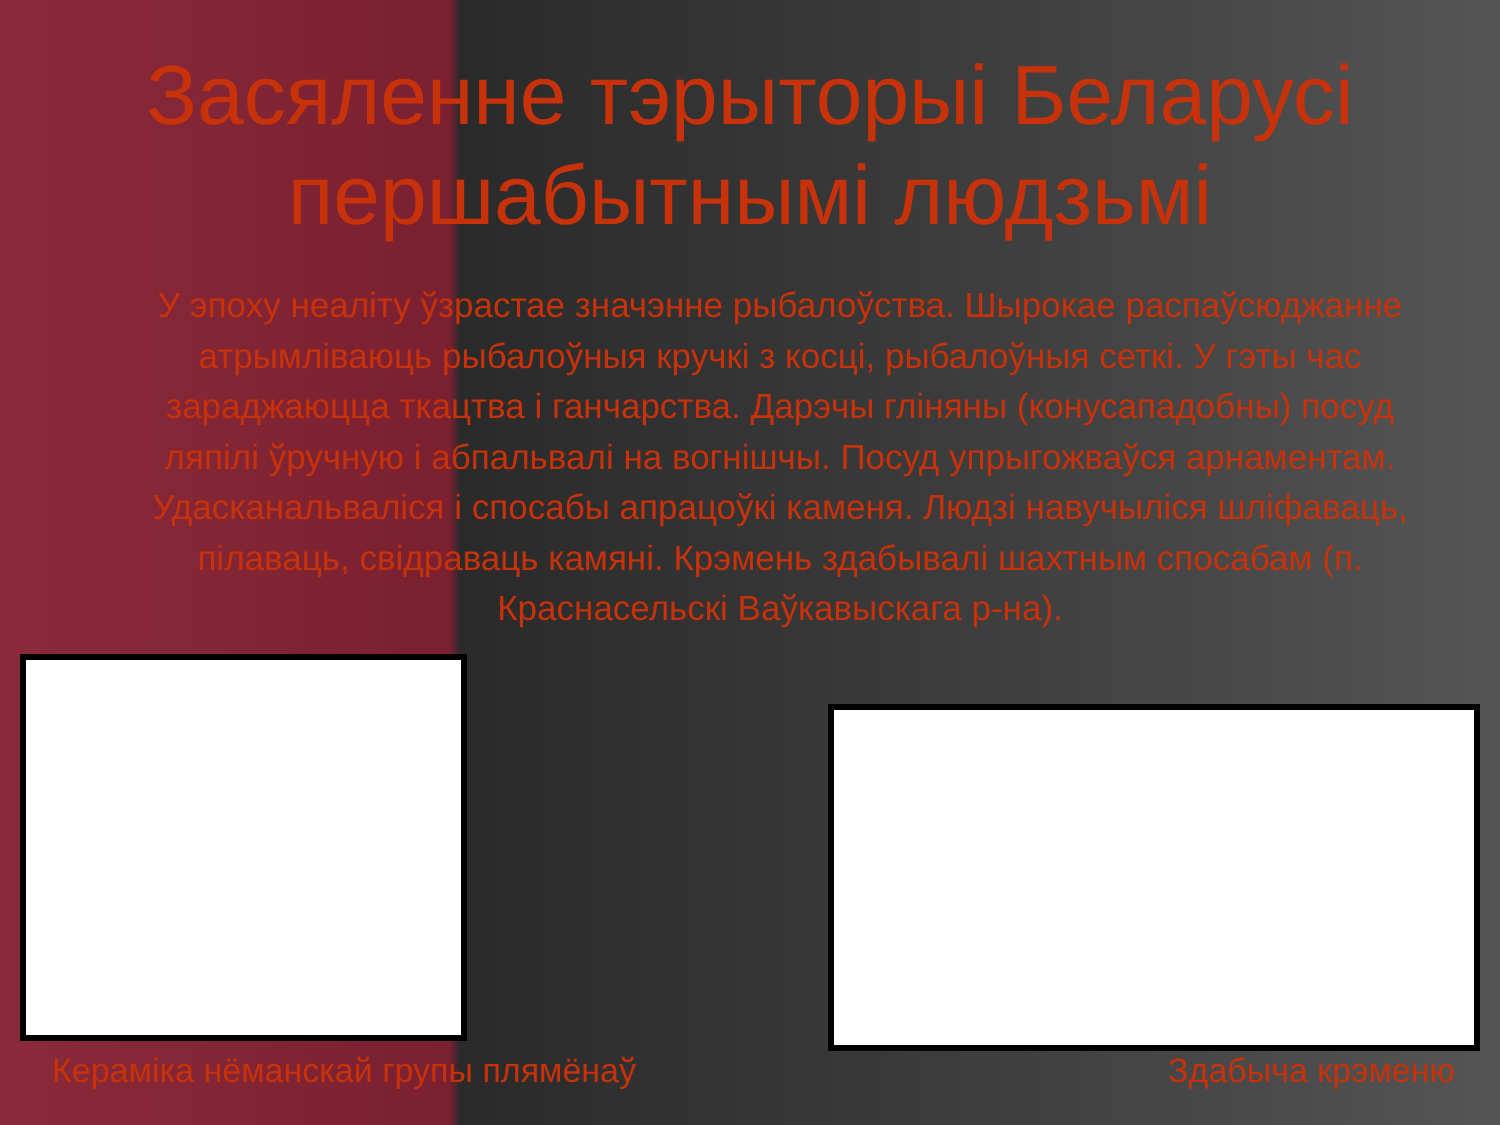Засяленне тэрыторыі Беларусі першабытнымі людзьмі
У эпоху неаліту ўзрастае значэнне рыбалоўства. Шырокае распаўсюджанне атрымліваюць рыбалоўныя кручкі з косці, рыбалоўныя сеткі. У гэты час зараджаюцца ткацтва і ганчарства. Дарэчы гліняны (конусападобны) посуд ляпілі ўручную і абпальвалі на вогнішчы. Посуд упрыгожваўся арнаментам. Удасканальваліся і спосабы апрацоўкі каменя. Людзі навучыліся шліфаваць, пілаваць, свідраваць камяні. Крэмень здабывалі шахтным спосабам (п. Краснасельскі Ваўкавыскага р-на).
Кераміка нёманскай групы плямёнаў Здабыча крэменю